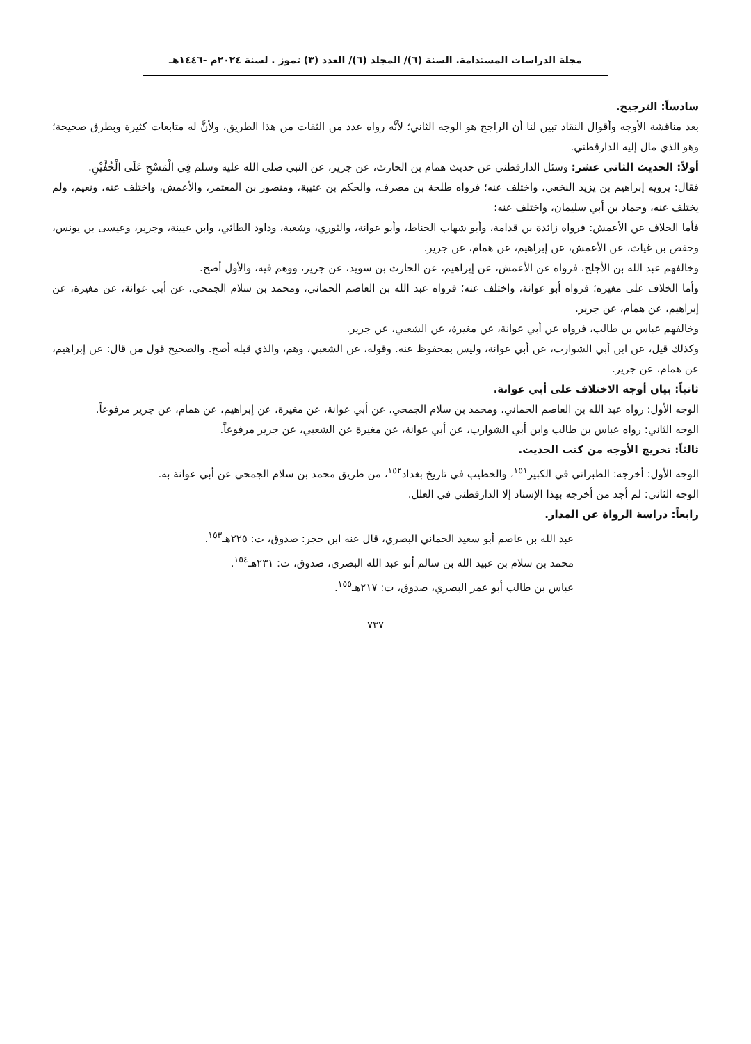مجلة الدراسات المستدامة. السنة (٦)/ المجلد (٦)/ العدد (٣) تموز . لسنة ٢٠٢٤م -١٤٤٦هـ
سادساً: الترجيح.
بعد مناقشة الأوجه وأقوال النقاد تبين لنا أن الراجح هو الوجه الثاني؛ لأنَّه رواه عدد من الثقات من هذا الطريق، ولأنَّ له متابعات كثيرة وبطرق صحيحة؛ وهو الذي مال إليه الدارقطني.
أولاً: الحديث الثاني عشر: وسئل الدارقطني عن حديث همام بن الحارث، عن جرير، عن النبي صلى الله عليه وسلم فِي الْمَسْحِ عَلَى الْخُفَّيْنِ.
فقال: يرويه إبراهيم بن يزيد النخعي، واختلف عنه؛ فرواه طلحة بن مصرف، والحكم بن عتيبة، ومنصور بن المعتمر، والأعمش، واختلف عنه، ونعيم، ولم يختلف عنه، وحماد بن أبي سليمان، واختلف عنه؛
فأما الخلاف عن الأعمش: فرواه زائدة بن قدامة، وأبو شهاب الحناط، وأبو عوانة، والثوري، وشعبة، وداود الطائي، وابن عيينة، وجرير، وعيسى بن يونس، وحفص بن غياث، عن الأعمش، عن إبراهيم، عن همام، عن جرير.
وخالفهم عبد الله بن الأجلح، فرواه عن الأعمش، عن إبراهيم، عن الحارث بن سويد، عن جرير، ووهم فيه، والأول أصح.
وأما الخلاف على مغيره؛ فرواه أبو عوانة، واختلف عنه؛ فرواه عبد الله بن العاصم الحماني، ومحمد بن سلام الجمحي، عن أبي عوانة، عن مغيرة، عن إبراهيم، عن همام، عن جرير.
وخالفهم عباس بن طالب، فرواه عن أبي عوانة، عن مغيرة، عن الشعبي، عن جرير.
وكذلك قيل، عن ابن أبي الشوارب، عن أبي عوانة، وليس بمحفوظ عنه. وقوله، عن الشعبي، وهم، والذي قبله أصح. والصحيح قول من قال: عن إبراهيم، عن همام، عن جرير.
ثانياً: بيان أوجه الاختلاف على أبي عوانة.
الوجه الأول: رواه عبد الله بن العاصم الحماني، ومحمد بن سلام الجمحي، عن أبي عوانة، عن مغيرة، عن إبراهيم، عن همام، عن جرير مرفوعاً.
الوجه الثاني: رواه عباس بن طالب وابن أبي الشوارب، عن أبي عوانة، عن مغيرة عن الشعبي، عن جرير مرفوعاً.
ثالثاً: تخريج الأوجه من كتب الحديث.
الوجه الأول: أخرجه: الطبراني في الكبير<sup>١٥١</sup>، والخطيب في تاريخ بغداد<sup>١٥٢</sup>، من طريق محمد بن سلام الجمحي عن أبي عوانة به.
الوجه الثاني: لم أجد من أخرجه بهذا الإسناد إلا الدارقطني في العلل.
رابعاً: دراسة الرواة عن المدار.
عبد الله بن عاصم أبو سعيد الحماني البصري، قال عنه ابن حجر: صدوق، ت: ٢٢٥هـ<sup>١٥٣</sup>.
محمد بن سلام بن عبيد الله بن سالم أبو عبد الله البصري، صدوق، ت: ٢٣١هـ<sup>١٥٤</sup>.
عباس بن طالب أبو عمر البصري، صدوق، ت: ٢١٧هـ<sup>١٥٥</sup>.
٧٣٧